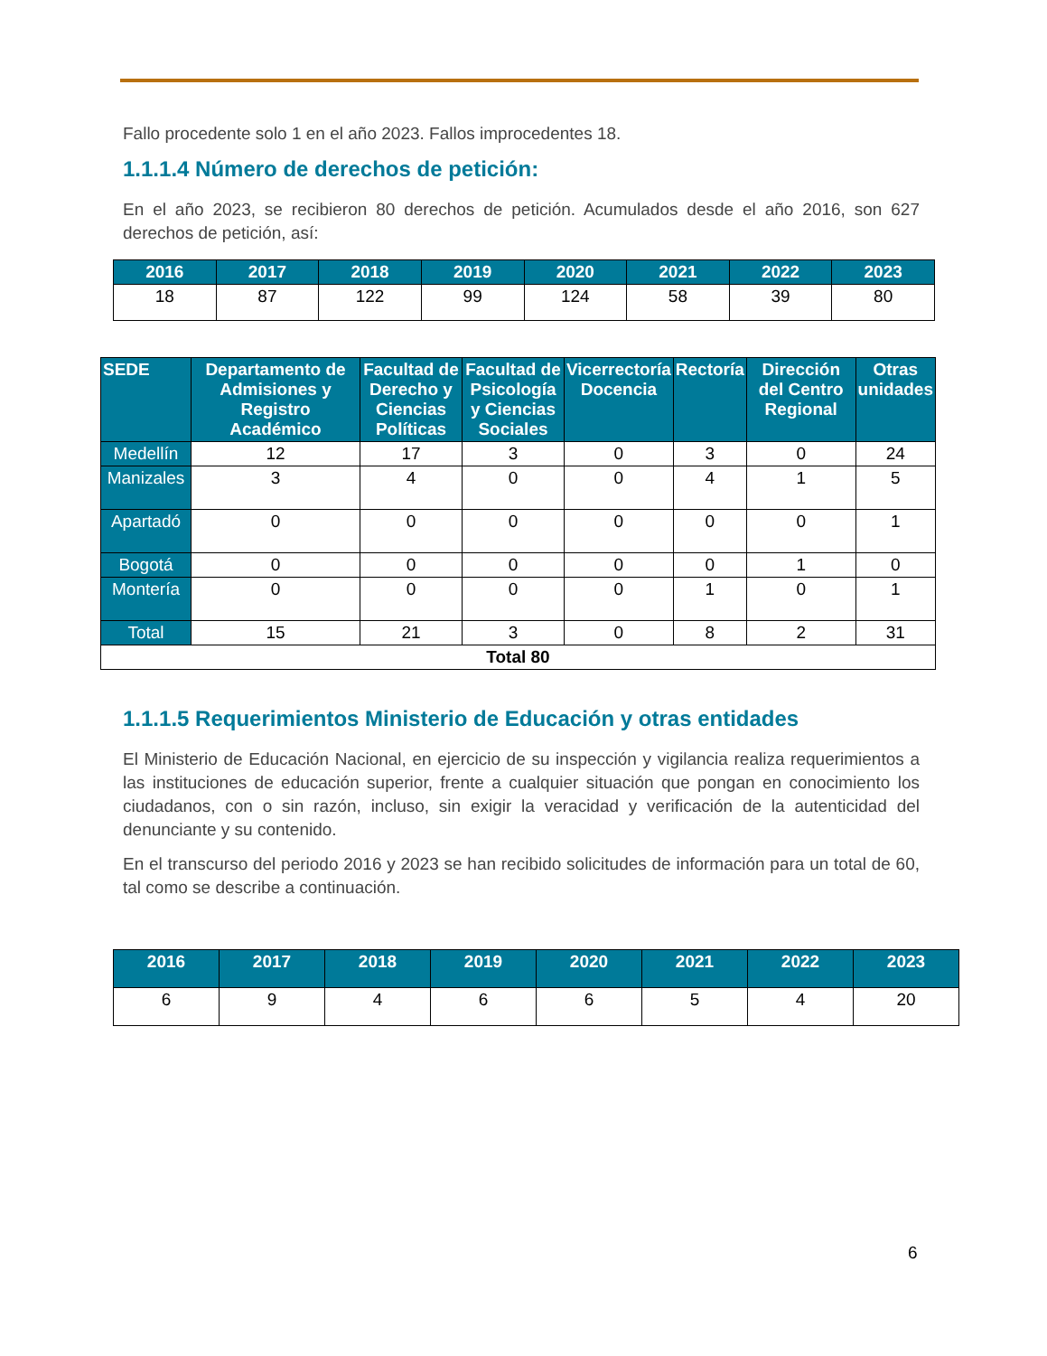Fallo procedente solo 1 en el año 2023. Fallos improcedentes 18.
1.1.1.4 Número de derechos de petición:
En el año 2023, se recibieron 80 derechos de petición. Acumulados desde el año 2016, son 627 derechos de petición, así:
| 2016 | 2017 | 2018 | 2019 | 2020 | 2021 | 2022 | 2023 |
| --- | --- | --- | --- | --- | --- | --- | --- |
| 18 | 87 | 122 | 99 | 124 | 58 | 39 | 80 |
| SEDE | Departamento de Admisiones y Registro Académico | Facultad de Derecho y Ciencias Políticas | Facultad de Psicología y Ciencias Sociales | Vicerrectoría Docencia | Rectoría | Dirección del Centro Regional | Otras unidades |
| --- | --- | --- | --- | --- | --- | --- | --- |
| Medellín | 12 | 17 | 3 | 0 | 3 | 0 | 24 |
| Manizales | 3 | 4 | 0 | 0 | 4 | 1 | 5 |
| Apartadó | 0 | 0 | 0 | 0 | 0 | 0 | 1 |
| Bogotá | 0 | 0 | 0 | 0 | 0 | 1 | 0 |
| Montería | 0 | 0 | 0 | 0 | 1 | 0 | 1 |
| Total | 15 | 21 | 3 | 0 | 8 | 2 | 31 |
| Total 80 | | | | | | | |
1.1.1.5 Requerimientos Ministerio de Educación y otras entidades
El Ministerio de Educación Nacional, en ejercicio de su inspección y vigilancia realiza requerimientos a las instituciones de educación superior, frente a cualquier situación que pongan en conocimiento los ciudadanos, con o sin razón, incluso, sin exigir la veracidad y verificación de la autenticidad del denunciante y su contenido.
En el transcurso del periodo 2016 y 2023 se han recibido solicitudes de información para un total de 60, tal como se describe a continuación.
| 2016 | 2017 | 2018 | 2019 | 2020 | 2021 | 2022 | 2023 |
| --- | --- | --- | --- | --- | --- | --- | --- |
| 6 | 9 | 4 | 6 | 6 | 5 | 4 | 20 |
6